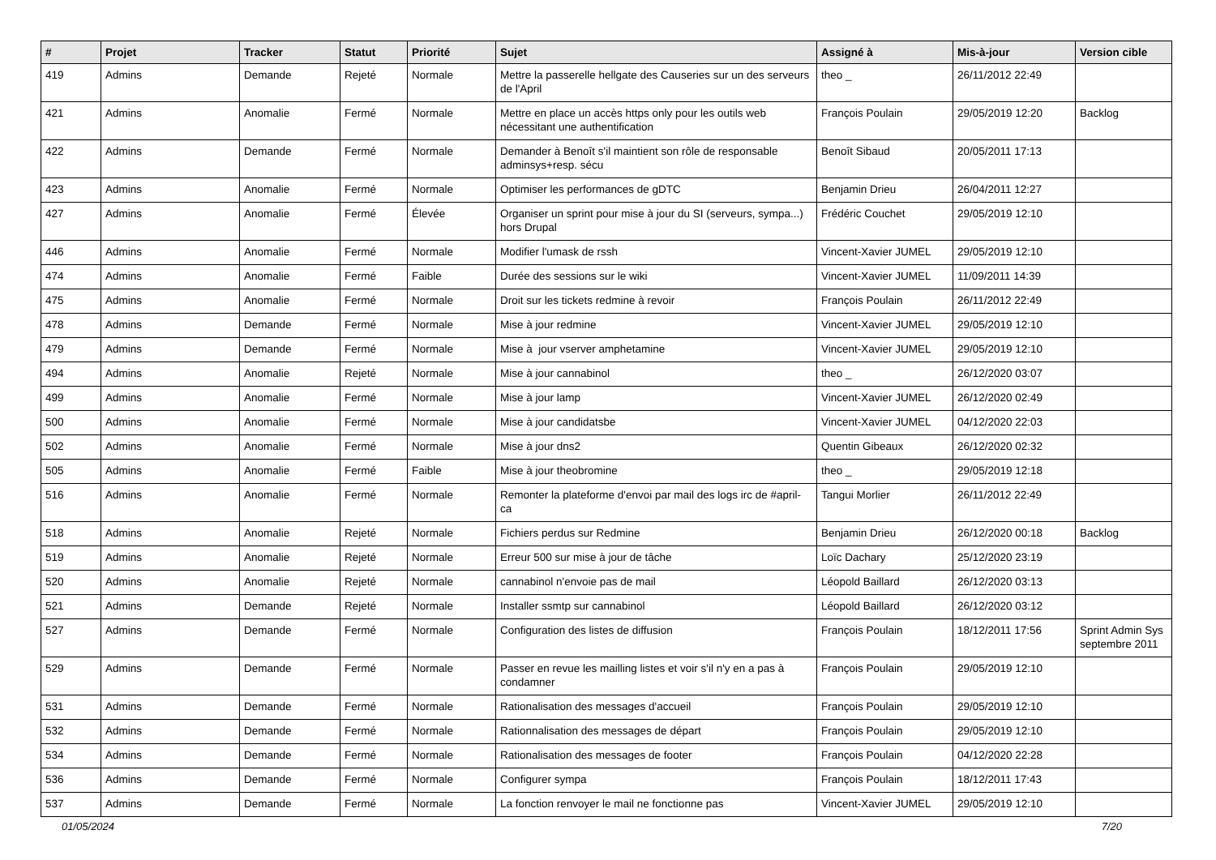| # | Projet | Tracker | Statut | Priorité | Sujet | Assigné à | Mis-à-jour | Version cible |
| --- | --- | --- | --- | --- | --- | --- | --- | --- |
| 419 | Admins | Demande | Rejeté | Normale | Mettre la passerelle hellgate des Causeries sur un des serveurs de l'April | theo _ | 26/11/2012 22:49 | |
| 421 | Admins | Anomalie | Fermé | Normale | Mettre en place un accès https only pour les outils web nécessitant une authentification | François Poulain | 29/05/2019 12:20 | Backlog |
| 422 | Admins | Demande | Fermé | Normale | Demander à Benoît s'il maintient son rôle de responsable adminsys+resp. sécu | Benoît Sibaud | 20/05/2011 17:13 | |
| 423 | Admins | Anomalie | Fermé | Normale | Optimiser les performances de gDTC | Benjamin Drieu | 26/04/2011 12:27 | |
| 427 | Admins | Anomalie | Fermé | Élevée | Organiser un sprint pour mise à jour du SI (serveurs, sympa...) hors Drupal | Frédéric Couchet | 29/05/2019 12:10 | |
| 446 | Admins | Anomalie | Fermé | Normale | Modifier l'umask de rssh | Vincent-Xavier JUMEL | 29/05/2019 12:10 | |
| 474 | Admins | Anomalie | Fermé | Faible | Durée des sessions sur le wiki | Vincent-Xavier JUMEL | 11/09/2011 14:39 | |
| 475 | Admins | Anomalie | Fermé | Normale | Droit sur les tickets redmine à revoir | François Poulain | 26/11/2012 22:49 | |
| 478 | Admins | Demande | Fermé | Normale | Mise à jour redmine | Vincent-Xavier JUMEL | 29/05/2019 12:10 | |
| 479 | Admins | Demande | Fermé | Normale | Mise à jour vserver amphetamine | Vincent-Xavier JUMEL | 29/05/2019 12:10 | |
| 494 | Admins | Anomalie | Rejeté | Normale | Mise à jour cannabinol | theo _ | 26/12/2020 03:07 | |
| 499 | Admins | Anomalie | Fermé | Normale | Mise à jour lamp | Vincent-Xavier JUMEL | 26/12/2020 02:49 | |
| 500 | Admins | Anomalie | Fermé | Normale | Mise à jour candidatsbe | Vincent-Xavier JUMEL | 04/12/2020 22:03 | |
| 502 | Admins | Anomalie | Fermé | Normale | Mise à jour dns2 | Quentin Gibeaux | 26/12/2020 02:32 | |
| 505 | Admins | Anomalie | Fermé | Faible | Mise à jour theobromine | theo _ | 29/05/2019 12:18 | |
| 516 | Admins | Anomalie | Fermé | Normale | Remonter la plateforme d'envoi par mail des logs irc de #april-ca | Tangui Morlier | 26/11/2012 22:49 | |
| 518 | Admins | Anomalie | Rejeté | Normale | Fichiers perdus sur Redmine | Benjamin Drieu | 26/12/2020 00:18 | Backlog |
| 519 | Admins | Anomalie | Rejeté | Normale | Erreur 500 sur mise à jour de tâche | Loïc Dachary | 25/12/2020 23:19 | |
| 520 | Admins | Anomalie | Rejeté | Normale | cannabinol n'envoie pas de mail | Léopold Baillard | 26/12/2020 03:13 | |
| 521 | Admins | Demande | Rejeté | Normale | Installer ssmtp sur cannabinol | Léopold Baillard | 26/12/2020 03:12 | |
| 527 | Admins | Demande | Fermé | Normale | Configuration des listes de diffusion | François Poulain | 18/12/2011 17:56 | Sprint Admin Sys septembre 2011 |
| 529 | Admins | Demande | Fermé | Normale | Passer en revue les mailling listes et voir s'il n'y en a pas à condamner | François Poulain | 29/05/2019 12:10 | |
| 531 | Admins | Demande | Fermé | Normale | Rationalisation des messages d'accueil | François Poulain | 29/05/2019 12:10 | |
| 532 | Admins | Demande | Fermé | Normale | Rationnalisation des messages de départ | François Poulain | 29/05/2019 12:10 | |
| 534 | Admins | Demande | Fermé | Normale | Rationalisation des messages de footer | François Poulain | 04/12/2020 22:28 | |
| 536 | Admins | Demande | Fermé | Normale | Configurer sympa | François Poulain | 18/12/2011 17:43 | |
| 537 | Admins | Demande | Fermé | Normale | La fonction renvoyer le mail ne fonctionne pas | Vincent-Xavier JUMEL | 29/05/2019 12:10 | |
01/05/2024 7/20